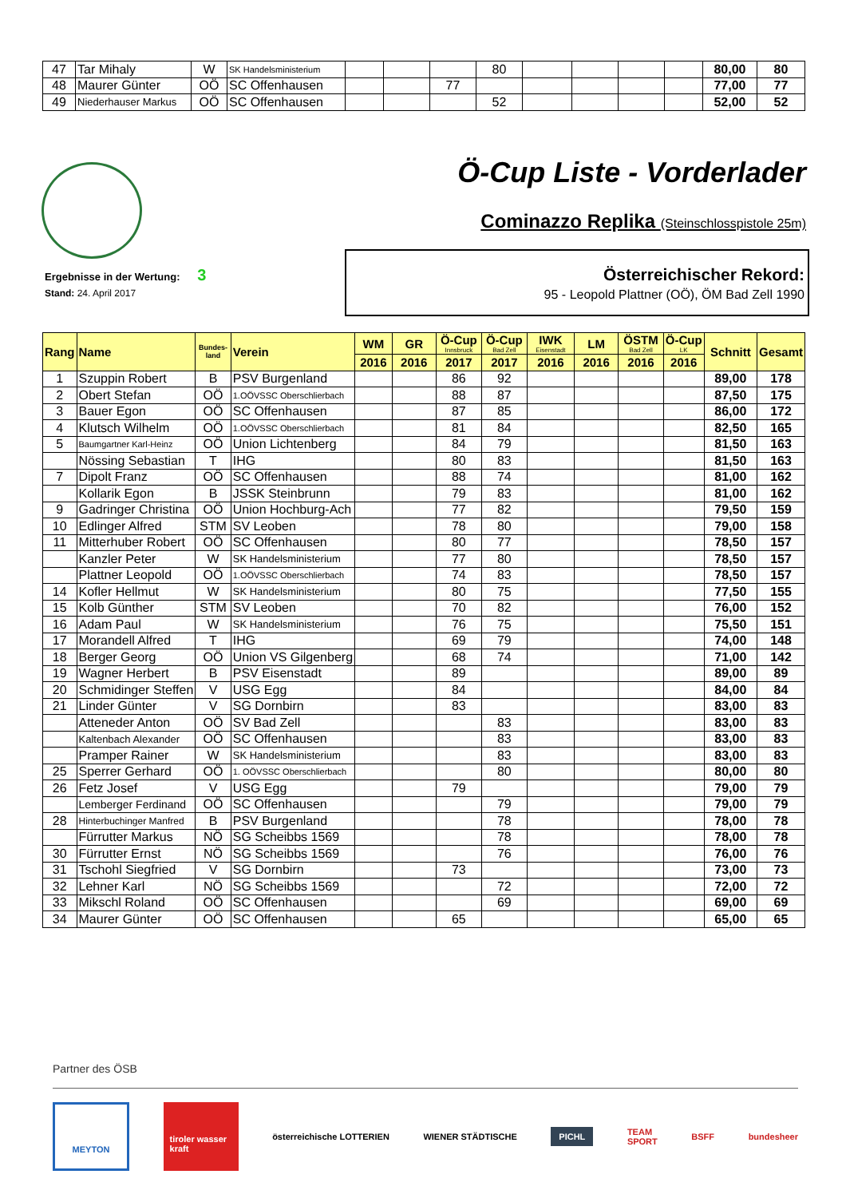| 47 | Tar Mihaly | W | SK Handelsministerium | | | | 80 | | | | | 80,00 | 80 |
| 48 | Maurer Günter | OÖ | SC Offenhausen | | | 77 | | | | | | 77,00 | 77 |
| 49 | Niederhauser Markus | OÖ | SC Offenhausen | | | | 52 | | | | | 52,00 | 52 |
Ö-Cup Liste - Vorderlader
Cominazzo Replika (Steinschlosspistole 25m)
Ergebnisse in der Wertung: 3
Stand: 24. April 2017
Österreichischer Rekord:
95 - Leopold Plattner (OÖ), ÖM Bad Zell 1990
| Rang | Name | Bundes- land | Verein | WM | GR | Ö-Cup Innsbruck | Ö-Cup Bad Zell | IWK Eisenstadt | LM | ÖSTM Bad Zell | Ö-Cup LK | Schnitt | Gesamt |
| --- | --- | --- | --- | --- | --- | --- | --- | --- | --- | --- | --- | --- | --- |
| | | | | 2016 | 2016 | 2017 | 2017 | 2016 | 2016 | 2016 | 2016 | | |
| 1 | Szuppin Robert | B | PSV Burgenland | | | 86 | 92 | | | | | 89,00 | 178 |
| 2 | Obert Stefan | OÖ | 1.OÖVSSC Oberschlierbach | | | 88 | 87 | | | | | 87,50 | 175 |
| 3 | Bauer Egon | OÖ | SC Offenhausen | | | 87 | 85 | | | | | 86,00 | 172 |
| 4 | Klutsch Wilhelm | OÖ | 1.OÖVSSC Oberschlierbach | | | 81 | 84 | | | | | 82,50 | 165 |
| 5 | Baumgartner Karl-Heinz | OÖ | Union Lichtenberg | | | 84 | 79 | | | | | 81,50 | 163 |
| | Nössing Sebastian | T | IHG | | | 80 | 83 | | | | | 81,50 | 163 |
| 7 | Dipolt Franz | OÖ | SC Offenhausen | | | 88 | 74 | | | | | 81,00 | 162 |
| | Kollarik Egon | B | JSSK Steinbrunn | | | 79 | 83 | | | | | 81,00 | 162 |
| 9 | Gadringer Christina | OÖ | Union Hochburg-Ach | | | 77 | 82 | | | | | 79,50 | 159 |
| 10 | Edlinger Alfred | STM | SV Leoben | | | 78 | 80 | | | | | 79,00 | 158 |
| 11 | Mitterhuber Robert | OÖ | SC Offenhausen | | | 80 | 77 | | | | | 78,50 | 157 |
| | Kanzler Peter | W | SK Handelsministerium | | | 77 | 80 | | | | | 78,50 | 157 |
| | Plattner Leopold | OÖ | 1.OÖVSSC Oberschlierbach | | | 74 | 83 | | | | | 78,50 | 157 |
| 14 | Kofler Hellmut | W | SK Handelsministerium | | | 80 | 75 | | | | | 77,50 | 155 |
| 15 | Kolb Günther | STM | SV Leoben | | | 70 | 82 | | | | | 76,00 | 152 |
| 16 | Adam Paul | W | SK Handelsministerium | | | 76 | 75 | | | | | 75,50 | 151 |
| 17 | Morandell Alfred | T | IHG | | | 69 | 79 | | | | | 74,00 | 148 |
| 18 | Berger Georg | OÖ | Union VS Gilgenberg | | | 68 | 74 | | | | | 71,00 | 142 |
| 19 | Wagner Herbert | B | PSV Eisenstadt | | | 89 | | | | | | 89,00 | 89 |
| 20 | Schmidinger Steffen | V | USG Egg | | | 84 | | | | | | 84,00 | 84 |
| 21 | Linder Günter | V | SG Dornbirn | | | 83 | | | | | | 83,00 | 83 |
| | Atteneder Anton | OÖ | SV Bad Zell | | | | 83 | | | | | 83,00 | 83 |
| | Kaltenbach Alexander | OÖ | SC Offenhausen | | | | 83 | | | | | 83,00 | 83 |
| | Pramper Rainer | W | SK Handelsministerium | | | | 83 | | | | | 83,00 | 83 |
| 25 | Sperrer Gerhard | OÖ | 1. OÖVSSC Oberschlierbach | | | | 80 | | | | | 80,00 | 80 |
| 26 | Fetz Josef | V | USG Egg | | | 79 | | | | | | 79,00 | 79 |
| | Lemberger Ferdinand | OÖ | SC Offenhausen | | | | 79 | | | | | 79,00 | 79 |
| 28 | Hinterbuchinger Manfred | B | PSV Burgenland | | | | 78 | | | | | 78,00 | 78 |
| | Fürrutter Markus | NÖ | SG Scheibbs 1569 | | | | 78 | | | | | 78,00 | 78 |
| 30 | Fürrutter Ernst | NÖ | SG Scheibbs 1569 | | | | 76 | | | | | 76,00 | 76 |
| 31 | Tschohl Siegfried | V | SG Dornbirn | | | 73 | | | | | | 73,00 | 73 |
| 32 | Lehner Karl | NÖ | SG Scheibbs 1569 | | | | 72 | | | | | 72,00 | 72 |
| 33 | Mikschl Roland | OÖ | SC Offenhausen | | | | 69 | | | | | 69,00 | 69 |
| 34 | Maurer Günter | OÖ | SC Offenhausen | | | 65 | | | | | | 65,00 | 65 |
Partner des ÖSB
MEYTON
tiroler wasser kraft
österreichische LOTTERIEN WIENER STÄDTISCHE
PICHL
TEAM
SPORT
BSFF bundesheer